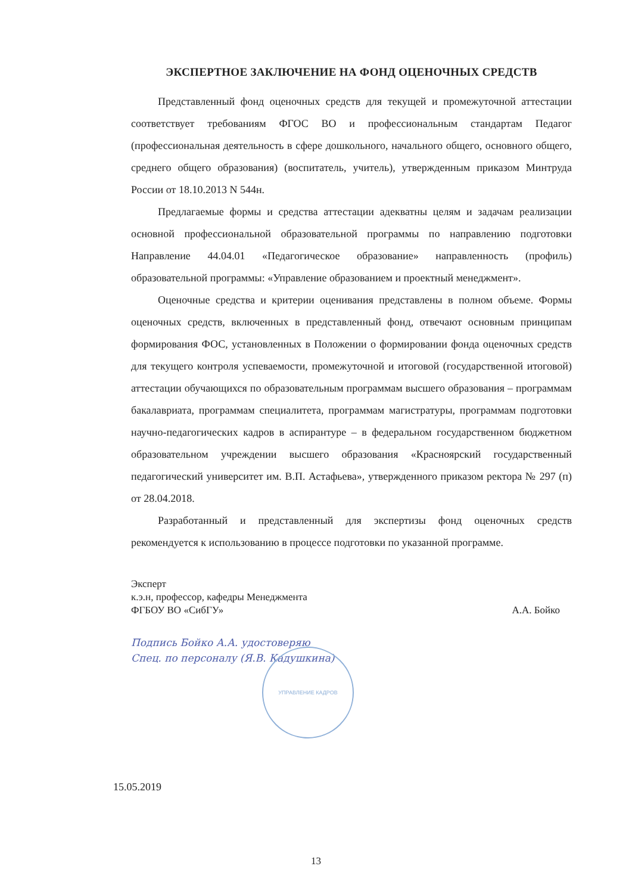ЭКСПЕРТНОЕ ЗАКЛЮЧЕНИЕ НА ФОНД ОЦЕНОЧНЫХ СРЕДСТВ
Представленный фонд оценочных средств для текущей и промежуточной аттестации соответствует требованиям ФГОС ВО и профессиональным стандартам Педагог (профессиональная деятельность в сфере дошкольного, начального общего, основного общего, среднего общего образования) (воспитатель, учитель), утвержденным приказом Минтруда России от 18.10.2013 N 544н.
Предлагаемые формы и средства аттестации адекватны целям и задачам реализации основной профессиональной образовательной программы по направлению подготовки Направление 44.04.01 «Педагогическое образование» направленность (профиль) образовательной программы: «Управление образованием и проектный менеджмент».
Оценочные средства и критерии оценивания представлены в полном объеме. Формы оценочных средств, включенных в представленный фонд, отвечают основным принципам формирования ФОС, установленных в Положении о формировании фонда оценочных средств для текущего контроля успеваемости, промежуточной и итоговой (государственной итоговой) аттестации обучающихся по образовательным программам высшего образования – программам бакалавриата, программам специалитета, программам магистратуры, программам подготовки научно-педагогических кадров в аспирантуре – в федеральном государственном бюджетном образовательном учреждении высшего образования «Красноярский государственный педагогический университет им. В.П. Астафьева», утвержденного приказом ректора № 297 (п) от 28.04.2018.
Разработанный и представленный для экспертизы фонд оценочных средств рекомендуется к использованию в процессе подготовки по указанной программе.
Эксперт
к.э.н, профессор, кафедры Менеджмента
ФГБОУ ВО «СибГУ»
А.А. Бойко
Подпись Бойко А.А. удостоверяю
Спец. по персоналу (Я.В. Кадушкина)
УПРАВЛЕНИЕ КАДРОВ
15.05.2019
13